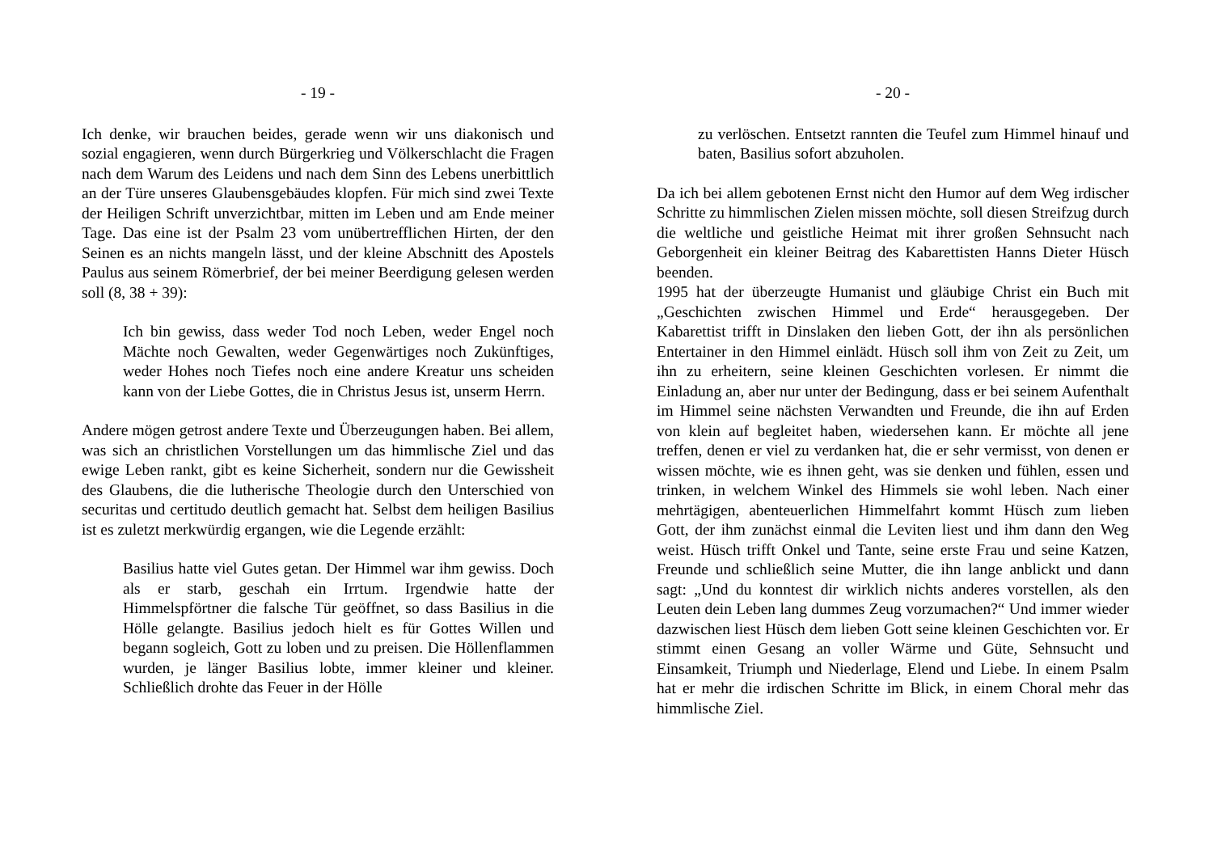- 19 -
Ich denke, wir brauchen beides, gerade wenn wir uns diakonisch und sozial engagieren, wenn durch Bürgerkrieg und Völkerschlacht die Fragen nach dem Warum des Leidens und nach dem Sinn des Lebens unerbittlich an der Türe unseres Glaubensgebäudes klopfen. Für mich sind zwei Texte der Heiligen Schrift unverzichtbar, mitten im Leben und am Ende meiner Tage. Das eine ist der Psalm 23 vom unübertrefflichen Hirten, der den Seinen es an nichts mangeln lässt, und der kleine Abschnitt des Apostels Paulus aus seinem Römerbrief, der bei meiner Beerdigung gelesen werden soll (8, 38 + 39):
Ich bin gewiss, dass weder Tod noch Leben, weder Engel noch Mächte noch Gewalten, weder Gegenwärtiges noch Zukünftiges, weder Hohes noch Tiefes noch eine andere Kreatur uns scheiden kann von der Liebe Gottes, die in Christus Jesus ist, unserm Herrn.
Andere mögen getrost andere Texte und Überzeugungen haben. Bei allem, was sich an christlichen Vorstellungen um das himmlische Ziel und das ewige Leben rankt, gibt es keine Sicherheit, sondern nur die Gewissheit des Glaubens, die die lutherische Theologie durch den Unterschied von securitas und certitudo deutlich gemacht hat. Selbst dem heiligen Basilius ist es zuletzt merkwürdig ergangen, wie die Legende erzählt:
Basilius hatte viel Gutes getan. Der Himmel war ihm gewiss. Doch als er starb, geschah ein Irrtum. Irgendwie hatte der Himmelspförtner die falsche Tür geöffnet, so dass Basilius in die Hölle gelangte. Basilius jedoch hielt es für Gottes Willen und begann sogleich, Gott zu loben und zu preisen. Die Höllenflammen wurden, je länger Basilius lobte, immer kleiner und kleiner. Schließlich drohte das Feuer in der Hölle
- 20 -
zu verlöschen. Entsetzt rannten die Teufel zum Himmel hinauf und baten, Basilius sofort abzuholen.
Da ich bei allem gebotenen Ernst nicht den Humor auf dem Weg irdischer Schritte zu himmlischen Zielen missen möchte, soll diesen Streifzug durch die weltliche und geistliche Heimat mit ihrer großen Sehnsucht nach Geborgenheit ein kleiner Beitrag des Kabarettisten Hanns Dieter Hüsch beenden.
1995 hat der überzeugte Humanist und gläubige Christ ein Buch mit „Geschichten zwischen Himmel und Erde“ herausgegeben. Der Kabarettist trifft in Dinslaken den lieben Gott, der ihn als persönlichen Entertainer in den Himmel einlädt. Hüsch soll ihm von Zeit zu Zeit, um ihn zu erheitern, seine kleinen Geschichten vorlesen. Er nimmt die Einladung an, aber nur unter der Bedingung, dass er bei seinem Aufenthalt im Himmel seine nächsten Verwandten und Freunde, die ihn auf Erden von klein auf begleitet haben, wiedersehen kann. Er möchte all jene treffen, denen er viel zu verdanken hat, die er sehr vermisst, von denen er wissen möchte, wie es ihnen geht, was sie denken und fühlen, essen und trinken, in welchem Winkel des Himmels sie wohl leben. Nach einer mehrtägigen, abenteuerlichen Himmelfahrt kommt Hüsch zum lieben Gott, der ihm zunächst einmal die Leviten liest und ihm dann den Weg weist. Hüsch trifft Onkel und Tante, seine erste Frau und seine Katzen, Freunde und schließlich seine Mutter, die ihn lange anblickt und dann sagt: „Und du konntest dir wirklich nichts anderes vorstellen, als den Leuten dein Leben lang dummes Zeug vorzumachen?“ Und immer wieder dazwischen liest Hüsch dem lieben Gott seine kleinen Geschichten vor. Er stimmt einen Gesang an voller Wärme und Güte, Sehnsucht und Einsamkeit, Triumph und Niederlage, Elend und Liebe. In einem Psalm hat er mehr die irdischen Schritte im Blick, in einem Choral mehr das himmlische Ziel.